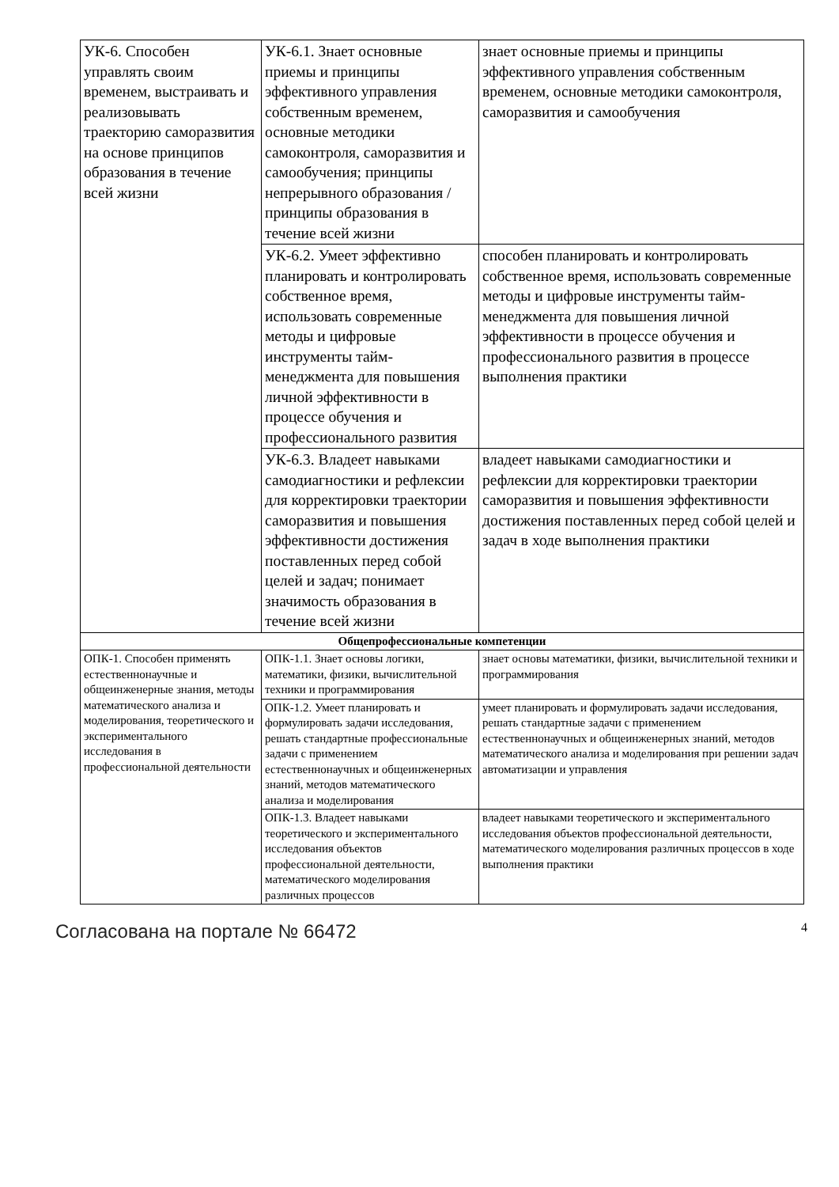| УК-6. Способен управлять своим временем, выстраивать и реализовывать траекторию саморазвития на основе принципов образования в течение всей жизни | УК-6.1. Знает основные приемы и принципы эффективного управления собственным временем, основные методики самоконтроля, саморазвития и самообучения; принципы непрерывного образования / принципы образования в течение всей жизни | знает основные приемы и принципы эффективного управления собственным временем, основные методики самоконтроля, саморазвития и самообучения |
| | УК-6.2. Умеет эффективно планировать и контролировать собственное время, использовать современные методы и цифровые инструменты тайм-менеджмента для повышения личной эффективности в процессе обучения и профессионального развития | способен планировать и контролировать собственное время, использовать современные методы и цифровые инструменты тайм-менеджмента для повышения личной эффективности в процессе обучения и профессионального развития в процессе выполнения практики |
| | УК-6.3. Владеет навыками самодиагностики и рефлексии для корректировки траектории саморазвития и повышения эффективности достижения поставленных перед собой целей и задач; понимает значимость образования в течение всей жизни | владеет навыками самодиагностики и рефлексии для корректировки траектории саморазвития и повышения эффективности достижения поставленных перед собой целей и задач в ходе выполнения практики |
| Общепрофессиональные компетенции | | |
| ОПК-1. Способен применять естественнонаучные и общеинженерные знания, методы математического анализа и моделирования, теоретического и экспериментального исследования в профессиональной деятельности | ОПК-1.1. Знает основы логики, математики, физики, вычислительной техники и программирования | знает основы математики, физики, вычислительной техники и программирования |
| | ОПК-1.2. Умеет планировать и формулировать задачи исследования, решать стандартные профессиональные задачи с применением естественнонаучных и общеинженерных знаний, методов математического анализа и моделирования | умеет планировать и формулировать задачи исследования, решать стандартные задачи с применением естественнонаучных и общеинженерных знаний, методов математического анализа и моделирования при решении задач автоматизации и управления |
| | ОПК-1.3. Владеет навыками теоретического и экспериментального исследования объектов профессиональной деятельности, математического моделирования различных процессов | владеет навыками теоретического и экспериментального исследования объектов профессиональной деятельности, математического моделирования различных процессов в ходе выполнения практики |
Согласована на портале № 66472 4